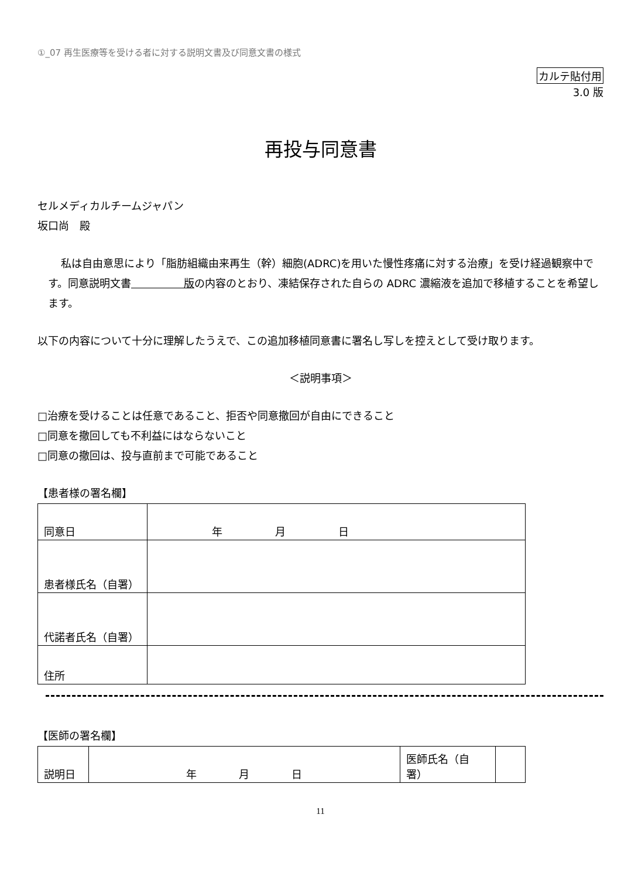①_07 再生医療等を受ける者に対する説明文書及び同意文書の様式
カルテ貼付用
3.0 版
再投与同意書
セルメディカルチームジャパン
坂口尚　殿
私は自由意思により「脂肪組織由来再生（幹）細胞(ADRC)を用いた慢性疼痛に対する治療」を受け経過観察中です。同意説明文書　　　　　版の内容のとおり、凍結保存された自らの ADRC 濃縮液を追加で移植することを希望します。
以下の内容について十分に理解したうえで、この追加移植同意書に署名し写しを控えとして受け取ります。
＜説明事項＞
□治療を受けることは任意であること、拒否や同意撤回が自由にできること
□同意を撤回しても不利益にはならないこと
□同意の撤回は、投与直前まで可能であること
【患者様の署名欄】
| 同意日 | 年 月 日 |
| 患者様氏名（自署） | |
| 代諾者氏名（自署） | |
| 住所 | |
【医師の署名欄】
| 説明日 | 年 月 日 | 医師氏名（自署） | |
11